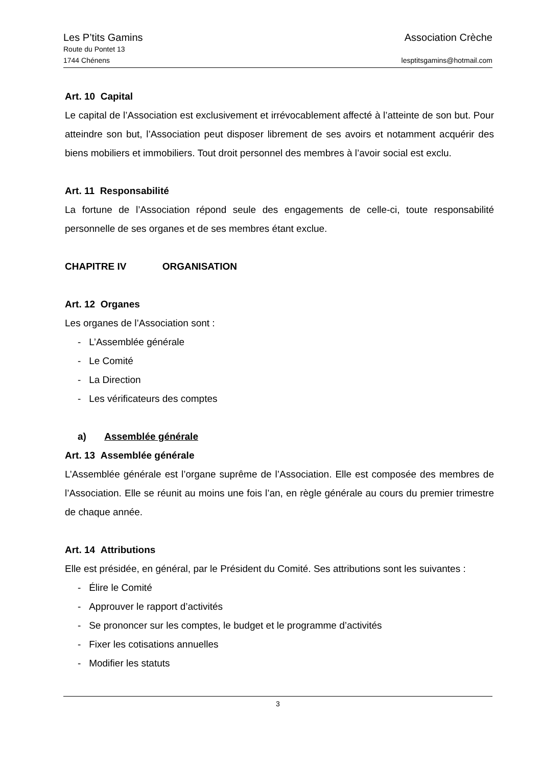Les P’tits Gamins Association Crèche
Route du Pontet 13
1744 Chénens lesptitsgamins@hotmail.com
Art. 10 Capital
Le capital de l’Association est exclusivement et irrévocablement affecté à l’atteinte de son but. Pour atteindre son but, l’Association peut disposer librement de ses avoirs et notamment acquérir des biens mobiliers et immobiliers. Tout droit personnel des membres à l’avoir social est exclu.
Art. 11 Responsabilité
La fortune de l’Association répond seule des engagements de celle-ci, toute responsabilité personnelle de ses organes et de ses membres étant exclue.
CHAPITRE IV ORGANISATION
Art. 12 Organes
Les organes de l’Association sont :
- L’Assemblée générale
- Le Comité
- La Direction
- Les vérificateurs des comptes
a) Assemblée générale
Art. 13 Assemblée générale
L’Assemblée générale est l’organe suprême de l’Association. Elle est composée des membres de l’Association. Elle se réunit au moins une fois l’an, en règle générale au cours du premier trimestre de chaque année.
Art. 14 Attributions
Elle est présidée, en général, par le Président du Comité. Ses attributions sont les suivantes :
- Élire le Comité
- Approuver le rapport d’activités
- Se prononcer sur les comptes, le budget et le programme d’activités
- Fixer les cotisations annuelles
- Modifier les statuts
3